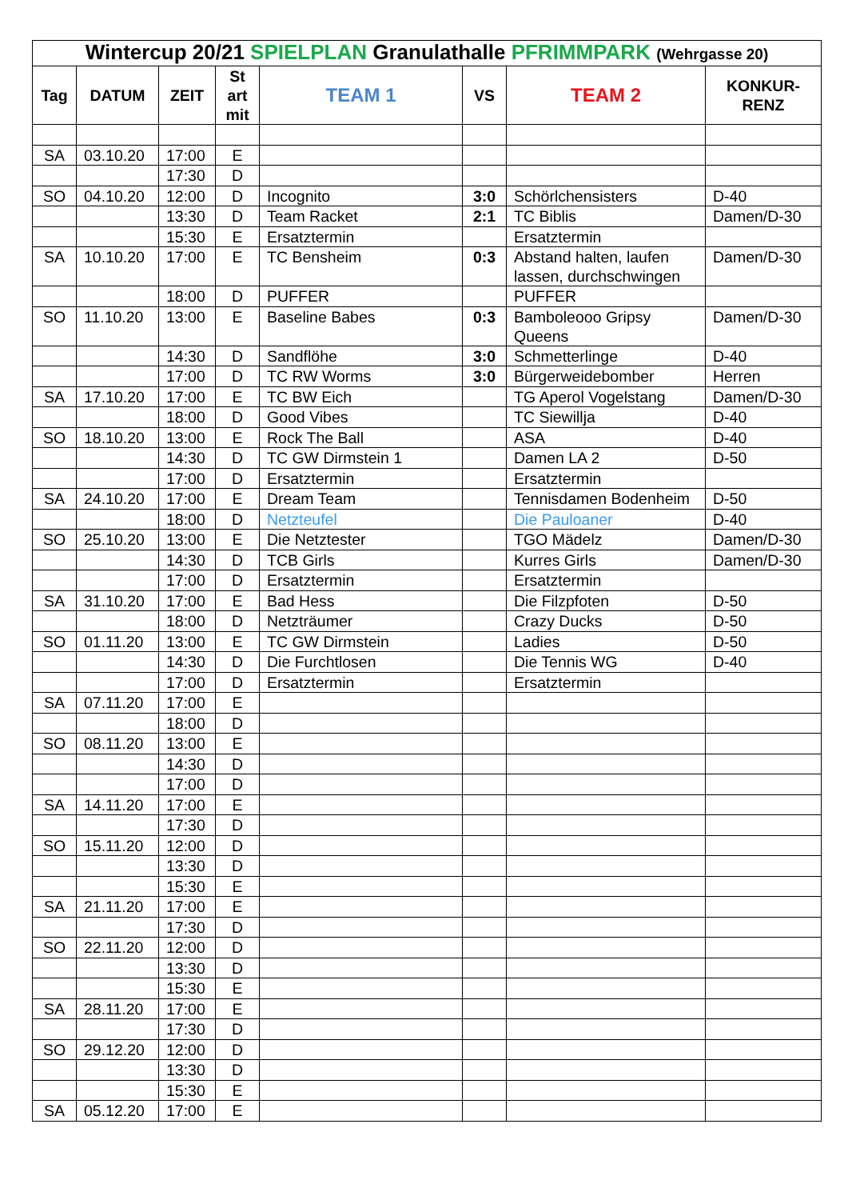| Wintercup 20/21 SPIELPLAN Granulathalle PFRIMMPARK (Wehrgasse 20) | | | | | | | |
| --- | --- | --- | --- | --- | --- | --- | --- |
| Tag | DATUM | ZEIT | St art mit | TEAM 1 | VS | TEAM 2 | KONKUR- RENZ |
| SA | 03.10.20 | 17:00 | E | | | | |
| | | 17:30 | D | | | | |
| SO | 04.10.20 | 12:00 | D | Incognito | 3:0 | Schörlchensisters | D-40 |
| | | 13:30 | D | Team Racket | 2:1 | TC Biblis | Damen/D-30 |
| | | 15:30 | E | Ersatztermin | | Ersatztermin | |
| SA | 10.10.20 | 17:00 | E | TC Bensheim | 0:3 | Abstand halten, laufen lassen, durchschwingen | Damen/D-30 |
| | | 18:00 | D | PUFFER | | PUFFER | |
| SO | 11.10.20 | 13:00 | E | Baseline Babes | 0:3 | Bamboleooo Gripsy Queens | Damen/D-30 |
| | | 14:30 | D | Sandflöhe | 3:0 | Schmetterlinge | D-40 |
| | | 17:00 | D | TC RW Worms | 3:0 | Bürgerweidebomber | Herren |
| SA | 17.10.20 | 17:00 | E | TC BW Eich | | TG Aperol Vogelstang | Damen/D-30 |
| | | 18:00 | D | Good Vibes | | TC Siewillja | D-40 |
| SO | 18.10.20 | 13:00 | E | Rock The Ball | | ASA | D-40 |
| | | 14:30 | D | TC GW Dirmstein 1 | | Damen LA 2 | D-50 |
| | | 17:00 | D | Ersatztermin | | Ersatztermin | |
| SA | 24.10.20 | 17:00 | E | Dream Team | | Tennisdamen Bodenheim | D-50 |
| | | 18:00 | D | Netzteufel | | Die Pauloaner | D-40 |
| SO | 25.10.20 | 13:00 | E | Die Netztester | | TGO Mädelz | Damen/D-30 |
| | | 14:30 | D | TCB Girls | | Kurres Girls | Damen/D-30 |
| | | 17:00 | D | Ersatztermin | | Ersatztermin | |
| SA | 31.10.20 | 17:00 | E | Bad Hess | | Die Filzpfoten | D-50 |
| | | 18:00 | D | Netzträumer | | Crazy Ducks | D-50 |
| SO | 01.11.20 | 13:00 | E | TC GW Dirmstein | | Ladies | D-50 |
| | | 14:30 | D | Die Furchtlosen | | Die Tennis WG | D-40 |
| | | 17:00 | D | Ersatztermin | | Ersatztermin | |
| SA | 07.11.20 | 17:00 | E | | | | |
| | | 18:00 | D | | | | |
| SO | 08.11.20 | 13:00 | E | | | | |
| | | 14:30 | D | | | | |
| | | 17:00 | D | | | | |
| SA | 14.11.20 | 17:00 | E | | | | |
| | | 17:30 | D | | | | |
| SO | 15.11.20 | 12:00 | D | | | | |
| | | 13:30 | D | | | | |
| | | 15:30 | E | | | | |
| SA | 21.11.20 | 17:00 | E | | | | |
| | | 17:30 | D | | | | |
| SO | 22.11.20 | 12:00 | D | | | | |
| | | 13:30 | D | | | | |
| | | 15:30 | E | | | | |
| SA | 28.11.20 | 17:00 | E | | | | |
| | | 17:30 | D | | | | |
| SO | 29.12.20 | 12:00 | D | | | | |
| | | 13:30 | D | | | | |
| | | 15:30 | E | | | | |
| SA | 05.12.20 | 17:00 | E | | | | |